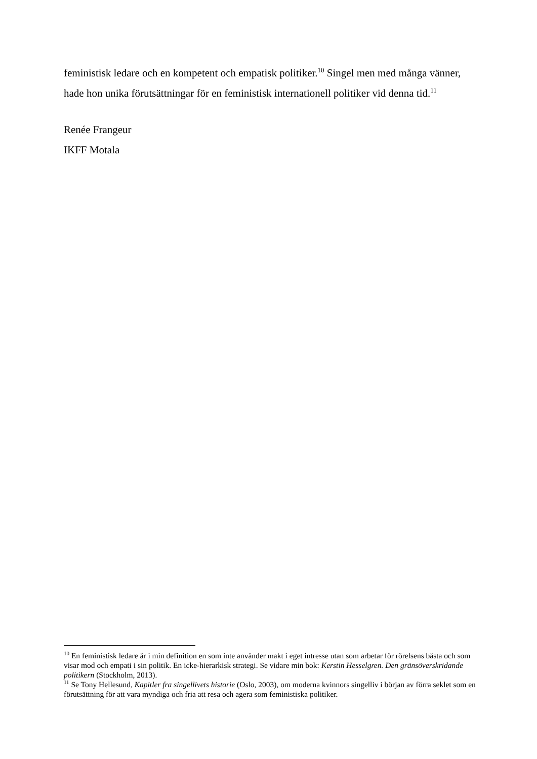feministisk ledare och en kompetent och empatisk politiker.<sup>10</sup> Singel men med många vänner, hade hon unika förutsättningar för en feministisk internationell politiker vid denna tid.<sup>11</sup>
Renée Frangeur
IKFF Motala
<sup>10</sup> En feministisk ledare är i min definition en som inte använder makt i eget intresse utan som arbetar för rörelsens bästa och som visar mod och empati i sin politik. En icke-hierarkisk strategi. Se vidare min bok: Kerstin Hesselgren. Den gränsöverskridande politikern (Stockholm, 2013).
<sup>11</sup> Se Tony Hellesund, Kapitler fra singellivets historie (Oslo, 2003), om moderna kvinnors singelliv i början av förra seklet som en förutsättning för att vara myndiga och fria att resa och agera som feministiska politiker.